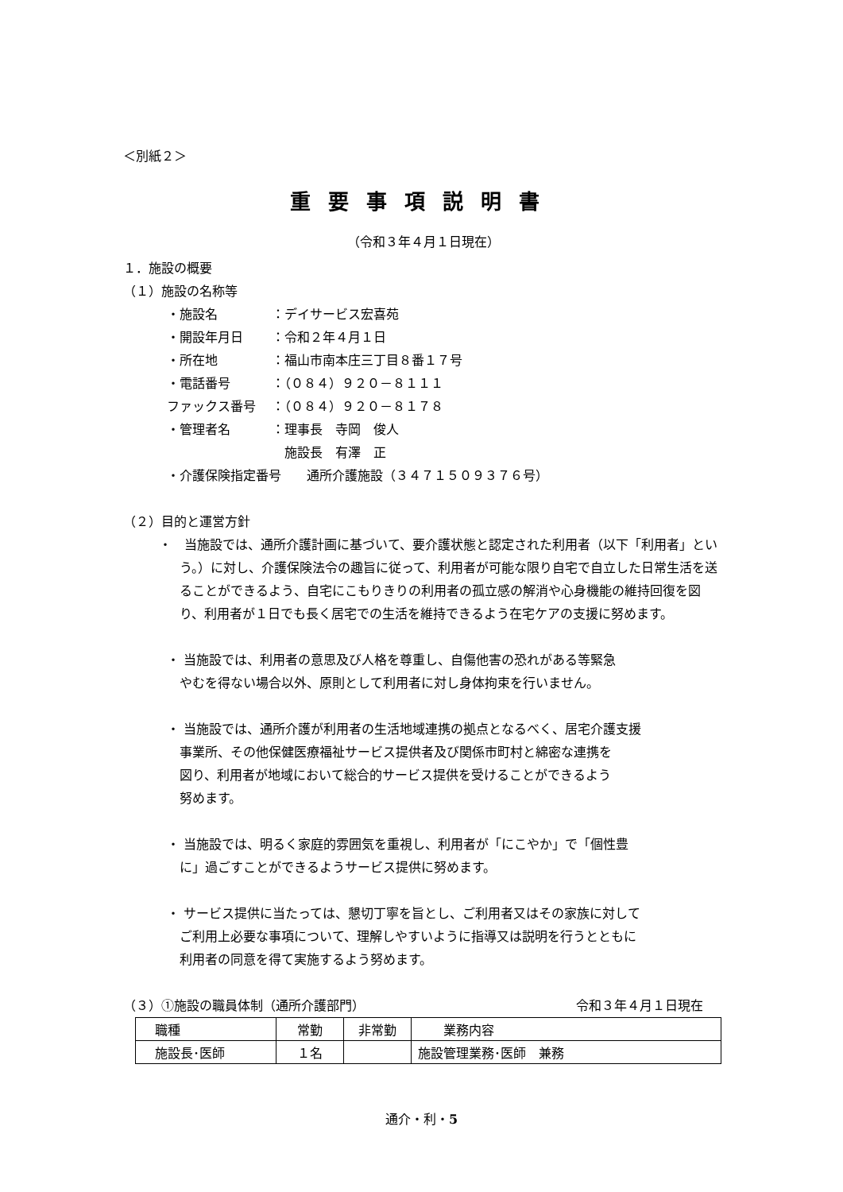＜別紙２＞
重要事項説明書
（令和３年４月１日現在）
１．施設の概要
（１）施設の名称等
・施設名 ：デイサービス宏喜苑
・開設年月日 ：令和２年４月１日
・所在地 ：福山市南本庄三丁目８番１７号
・電話番号 ：（０８４）９２０－８１１１
ファックス番号 ：（０８４）９２０－８１７８
・管理者名 ：理事長　寺岡　俊人
　施設長　有澤　正
・介護保険指定番号　　通所介護施設（３４７１５０９３７６号）
（２）目的と運営方針
・　当施設では、通所介護計画に基づいて、要介護状態と認定された利用者（以下「利用者」という。）に対し、介護保険法令の趣旨に従って、利用者が可能な限り自宅で自立した日常生活を送ることができるよう、自宅にこもりきりの利用者の孤立感の解消や心身機能の維持回復を図り、利用者が１日でも長く居宅での生活を維持できるよう在宅ケアの支援に努めます。
・ 当施設では、利用者の意思及び人格を尊重し、自傷他害の恐れがある等緊急
やむを得ない場合以外、原則として利用者に対し身体拘束を行いません。
・ 当施設では、通所介護が利用者の生活地域連携の拠点となるべく、居宅介護支援
事業所、その他保健医療福祉サービス提供者及び関係市町村と綿密な連携を
図り、利用者が地域において総合的サービス提供を受けることができるよう
努めます。
・ 当施設では、明るく家庭的雰囲気を重視し、利用者が「にこやか」で「個性豊
に」過ごすことができるようサービス提供に努めます。
・ サービス提供に当たっては、懇切丁寧を旨とし、ご利用者又はその家族に対して
ご利用上必要な事項について、理解しやすいように指導又は説明を行うとともに
利用者の同意を得て実施するよう努めます。
（３）①施設の職員体制（通所介護部門） 令和３年４月１日現在
| 職種 | 常勤 | 非常勤 | 業務内容 |
| 施設長･医師 | １名 | | 施設管理業務･医師 兼務 |
通介・利・5